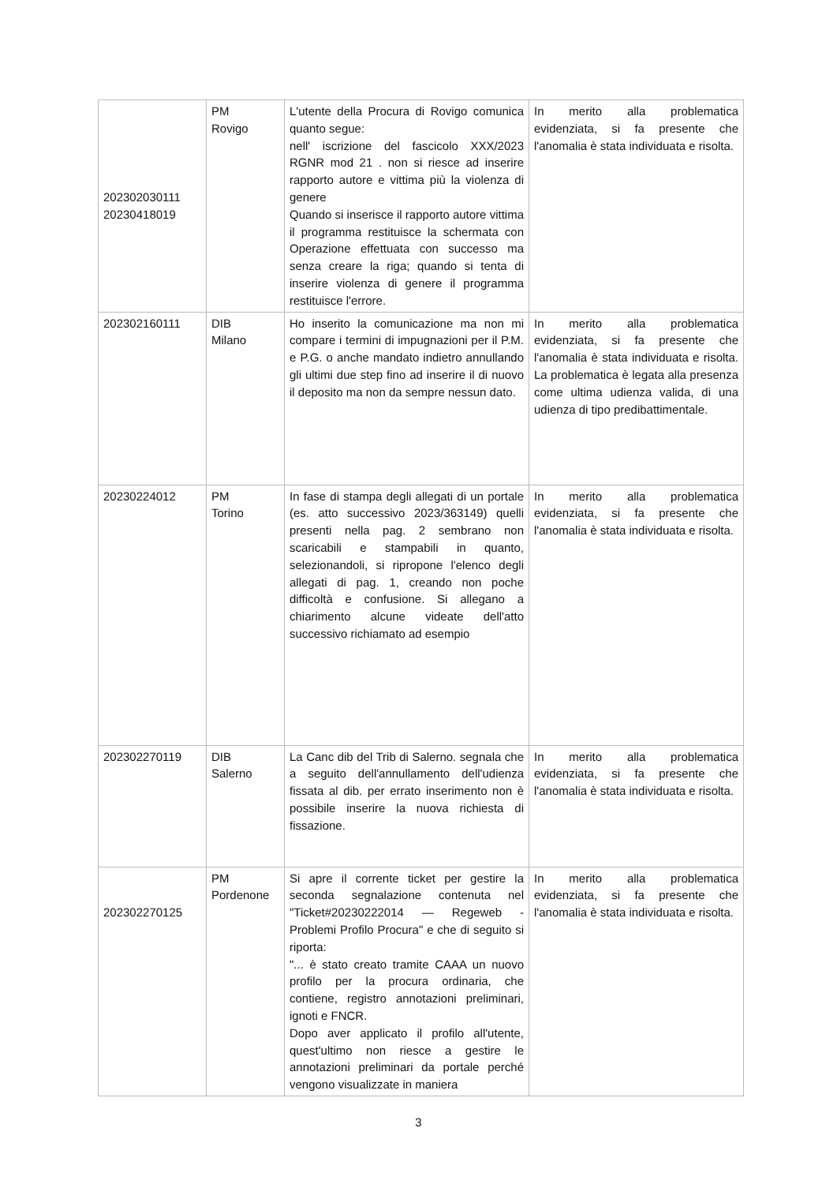| 202302030111 20230418019 | PM Rovigo | L'utente della Procura di Rovigo comunica quanto segue: nell' iscrizione del fascicolo XXX/2023 RGNR mod 21 . non si riesce ad inserire rapporto autore e vittima più la violenza di genere Quando si inserisce il rapporto autore vittima il programma restituisce la schermata con Operazione effettuata con successo ma senza creare la riga; quando si tenta di inserire violenza di genere il programma restituisce l'errore. | In merito alla problematica evidenziata, si fa presente che l'anomalia è stata individuata e risolta. |
| 202302160111 | DIB Milano | Ho inserito la comunicazione ma non mi compare i termini di impugnazioni per il P.M. e P.G. o anche mandato indietro annullando gli ultimi due step fino ad inserire il di nuovo il deposito ma non da sempre nessun dato. | In merito alla problematica evidenziata, si fa presente che l'anomalia è stata individuata e risolta. La problematica è legata alla presenza come ultima udienza valida, di una udienza di tipo predibattimentale. |
| 20230224012 | PM Torino | In fase di stampa degli allegati di un portale (es. atto successivo 2023/363149) quelli presenti nella pag. 2 sembrano non scaricabili e stampabili in quanto, selezionandoli, si ripropone l'elenco degli allegati di pag. 1, creando non poche difficoltà e confusione. Si allegano a chiarimento alcune videate dell'atto successivo richiamato ad esempio | In merito alla problematica evidenziata, si fa presente che l'anomalia è stata individuata e risolta. |
| 202302270119 | DIB Salerno | La Canc dib del Trib di Salerno. segnala che a seguito dell'annullamento dell'udienza fissata al dib. per errato inserimento non è possibile inserire la nuova richiesta di fissazione. | In merito alla problematica evidenziata, si fa presente che l'anomalia è stata individuata e risolta. |
| 202302270125 | PM Pordenone | Si apre il corrente ticket per gestire la seconda segnalazione contenuta nel "Ticket#20230222014 — Regeweb - Problemi Profilo Procura" e che di seguito si riporta: "... è stato creato tramite CAAA un nuovo profilo per la procura ordinaria, che contiene, registro annotazioni preliminari, ignoti e FNCR. Dopo aver applicato il profilo all'utente, quest'ultimo non riesce a gestire le annotazioni preliminari da portale perché vengono visualizzate in maniera | In merito alla problematica evidenziata, si fa presente che l'anomalia è stata individuata e risolta. |
3